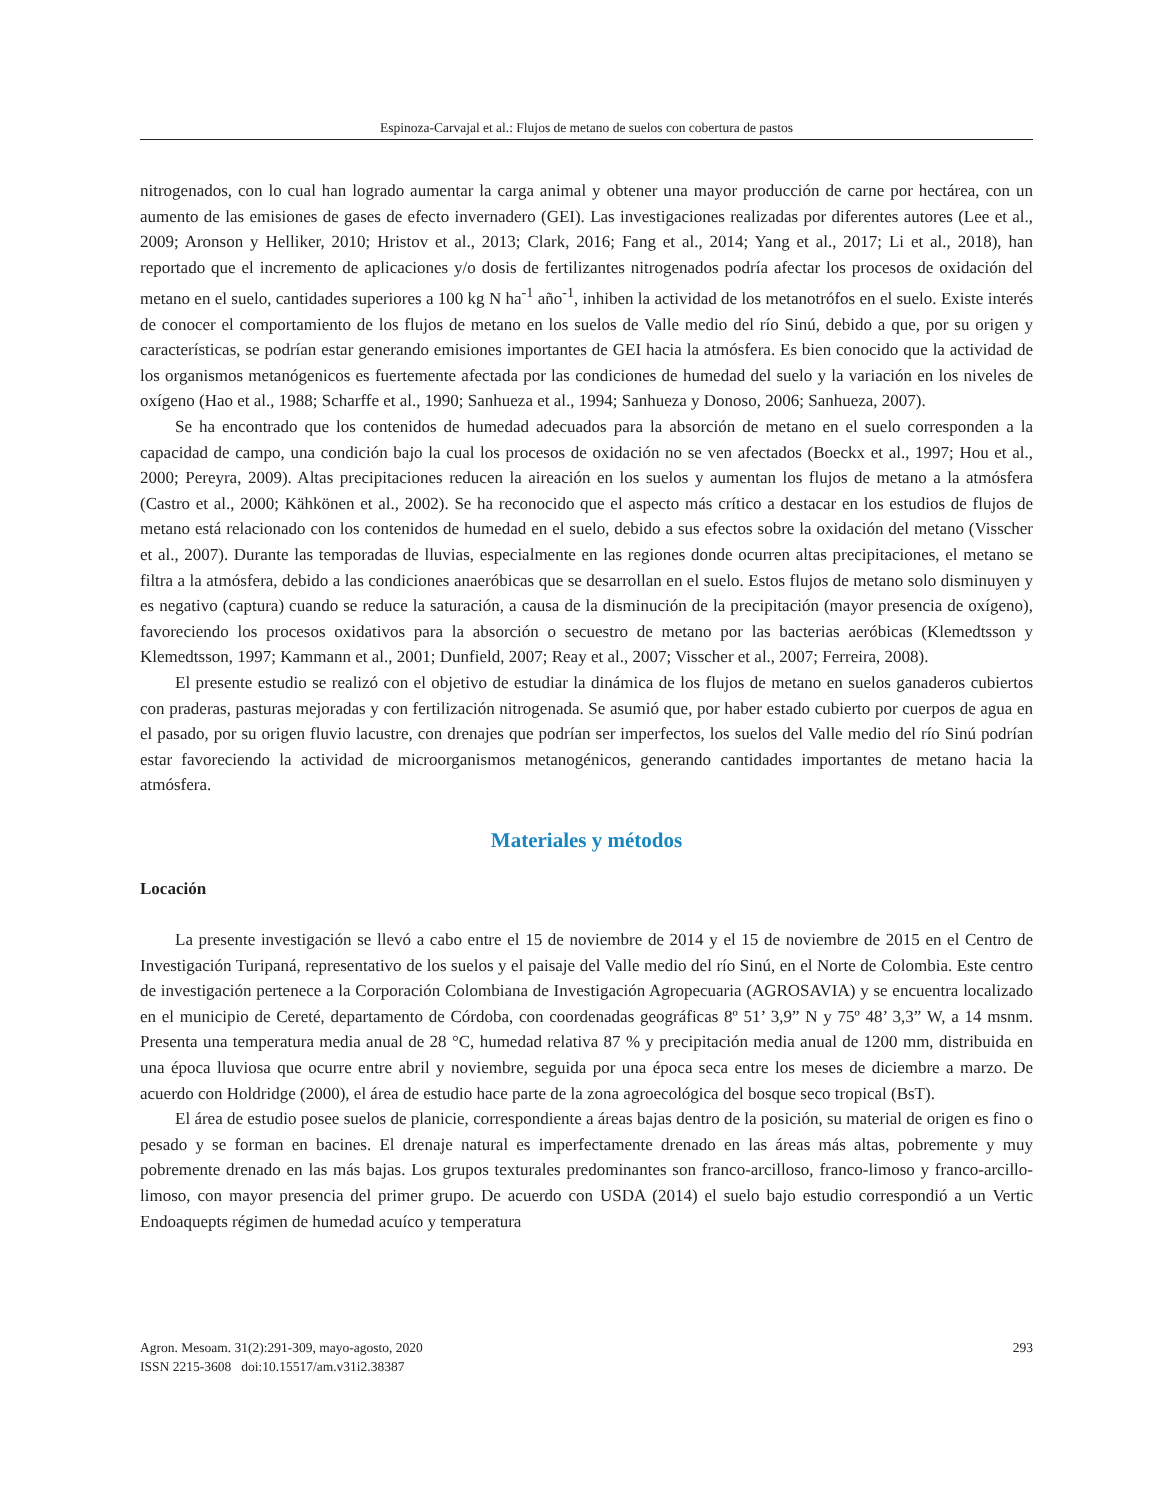Espinoza-Carvajal et al.: Flujos de metano de suelos con cobertura de pastos
nitrogenados, con lo cual han logrado aumentar la carga animal y obtener una mayor producción de carne por hectárea, con un aumento de las emisiones de gases de efecto invernadero (GEI). Las investigaciones realizadas por diferentes autores (Lee et al., 2009; Aronson y Helliker, 2010; Hristov et al., 2013; Clark, 2016; Fang et al., 2014; Yang et al., 2017; Li et al., 2018), han reportado que el incremento de aplicaciones y/o dosis de fertilizantes nitrogenados podría afectar los procesos de oxidación del metano en el suelo, cantidades superiores a 100 kg N ha<sup>-1</sup> año<sup>-1</sup>, inhiben la actividad de los metanotrófos en el suelo. Existe interés de conocer el comportamiento de los flujos de metano en los suelos de Valle medio del río Sinú, debido a que, por su origen y características, se podrían estar generando emisiones importantes de GEI hacia la atmósfera. Es bien conocido que la actividad de los organismos metanógenicos es fuertemente afectada por las condiciones de humedad del suelo y la variación en los niveles de oxígeno (Hao et al., 1988; Scharffe et al., 1990; Sanhueza et al., 1994; Sanhueza y Donoso, 2006; Sanhueza, 2007).
Se ha encontrado que los contenidos de humedad adecuados para la absorción de metano en el suelo corresponden a la capacidad de campo, una condición bajo la cual los procesos de oxidación no se ven afectados (Boeckx et al., 1997; Hou et al., 2000; Pereyra, 2009). Altas precipitaciones reducen la aireación en los suelos y aumentan los flujos de metano a la atmósfera (Castro et al., 2000; Kähkönen et al., 2002). Se ha reconocido que el aspecto más crítico a destacar en los estudios de flujos de metano está relacionado con los contenidos de humedad en el suelo, debido a sus efectos sobre la oxidación del metano (Visscher et al., 2007). Durante las temporadas de lluvias, especialmente en las regiones donde ocurren altas precipitaciones, el metano se filtra a la atmósfera, debido a las condiciones anaeróbicas que se desarrollan en el suelo. Estos flujos de metano solo disminuyen y es negativo (captura) cuando se reduce la saturación, a causa de la disminución de la precipitación (mayor presencia de oxígeno), favoreciendo los procesos oxidativos para la absorción o secuestro de metano por las bacterias aeróbicas (Klemedtsson y Klemedtsson, 1997; Kammann et al., 2001; Dunfield, 2007; Reay et al., 2007; Visscher et al., 2007; Ferreira, 2008).
El presente estudio se realizó con el objetivo de estudiar la dinámica de los flujos de metano en suelos ganaderos cubiertos con praderas, pasturas mejoradas y con fertilización nitrogenada. Se asumió que, por haber estado cubierto por cuerpos de agua en el pasado, por su origen fluvio lacustre, con drenajes que podrían ser imperfectos, los suelos del Valle medio del río Sinú podrían estar favoreciendo la actividad de microorganismos metanogénicos, generando cantidades importantes de metano hacia la atmósfera.
Materiales y métodos
Locación
La presente investigación se llevó a cabo entre el 15 de noviembre de 2014 y el 15 de noviembre de 2015 en el Centro de Investigación Turipaná, representativo de los suelos y el paisaje del Valle medio del río Sinú, en el Norte de Colombia. Este centro de investigación pertenece a la Corporación Colombiana de Investigación Agropecuaria (AGROSAVIA) y se encuentra localizado en el municipio de Cereté, departamento de Córdoba, con coordenadas geográficas 8º 51’ 3,9” N y 75º 48’ 3,3” W, a 14 msnm. Presenta una temperatura media anual de 28 °C, humedad relativa 87 % y precipitación media anual de 1200 mm, distribuida en una época lluviosa que ocurre entre abril y noviembre, seguida por una época seca entre los meses de diciembre a marzo. De acuerdo con Holdridge (2000), el área de estudio hace parte de la zona agroecológica del bosque seco tropical (BsT).
El área de estudio posee suelos de planicie, correspondiente a áreas bajas dentro de la posición, su material de origen es fino o pesado y se forman en bacines. El drenaje natural es imperfectamente drenado en las áreas más altas, pobremente y muy pobremente drenado en las más bajas. Los grupos texturales predominantes son franco-arcilloso, franco-limoso y franco-arcillo-limoso, con mayor presencia del primer grupo. De acuerdo con USDA (2014) el suelo bajo estudio correspondió a un Vertic Endoaquepts régimen de humedad acuíco y temperatura
293 Agron. Mesoam. 31(2):291-309, mayo-agosto, 2020
ISSN 2215-3608 doi:10.15517/am.v31i2.38387